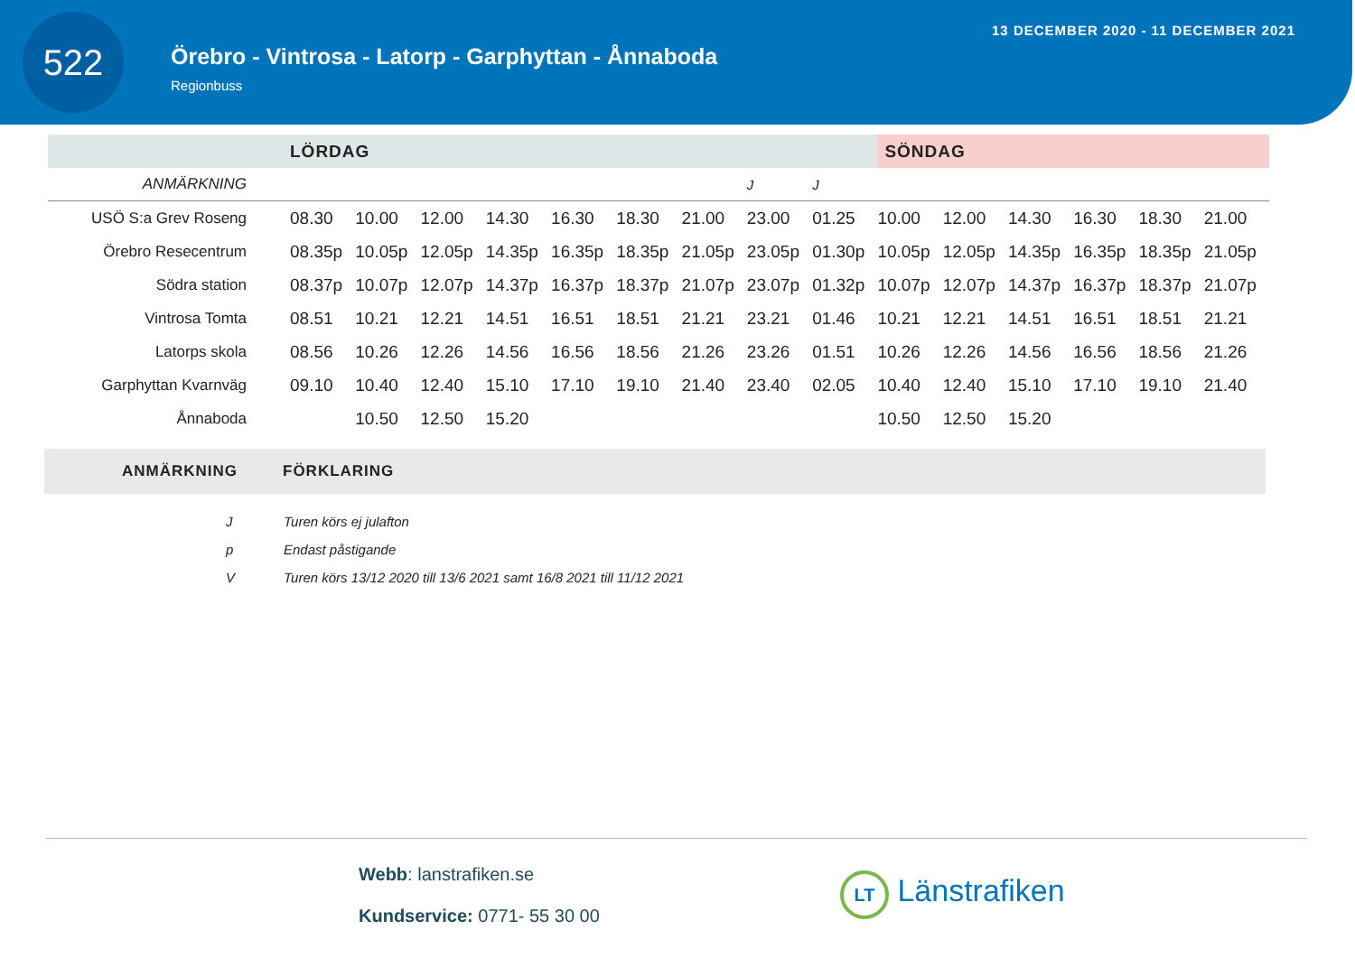522
Örebro - Vintrosa - Latorp - Garphyttan - Ånnaboda
Regionbuss
13 DECEMBER 2020 - 11 DECEMBER 2021
| | LÖRDAG | | | | | | | | | SÖNDAG | | | | | |
| --- | --- | --- | --- | --- | --- | --- | --- | --- | --- | --- | --- | --- | --- | --- | --- |
| ANMÄRKNING | | | | | | | | J | J | | | | | | |
| USÖ S:a Grev Roseng | 08.30 | 10.00 | 12.00 | 14.30 | 16.30 | 18.30 | 21.00 | 23.00 | 01.25 | 10.00 | 12.00 | 14.30 | 16.30 | 18.30 | 21.00 |
| Örebro Resecentrum | 08.35p | 10.05p | 12.05p | 14.35p | 16.35p | 18.35p | 21.05p | 23.05p | 01.30p | 10.05p | 12.05p | 14.35p | 16.35p | 18.35p | 21.05p |
| Södra station | 08.37p | 10.07p | 12.07p | 14.37p | 16.37p | 18.37p | 21.07p | 23.07p | 01.32p | 10.07p | 12.07p | 14.37p | 16.37p | 18.37p | 21.07p |
| Vintrosa Tomta | 08.51 | 10.21 | 12.21 | 14.51 | 16.51 | 18.51 | 21.21 | 23.21 | 01.46 | 10.21 | 12.21 | 14.51 | 16.51 | 18.51 | 21.21 |
| Latorps skola | 08.56 | 10.26 | 12.26 | 14.56 | 16.56 | 18.56 | 21.26 | 23.26 | 01.51 | 10.26 | 12.26 | 14.56 | 16.56 | 18.56 | 21.26 |
| Garphyttan Kvarnväg | 09.10 | 10.40 | 12.40 | 15.10 | 17.10 | 19.10 | 21.40 | 23.40 | 02.05 | 10.40 | 12.40 | 15.10 | 17.10 | 19.10 | 21.40 |
| Ånnaboda | | 10.50 | 12.50 | 15.20 | | | | | | 10.50 | 12.50 | 15.20 | | | |
ANMÄRKNING FÖRKLARING
J Turen körs ej julafton
p Endast påstigande
V Turen körs 13/12 2020 till 13/6 2021 samt 16/8 2021 till 11/12 2021
Webb: lanstrafiken.se
Kundservice: 0771- 55 30 00
LT Länstrafiken